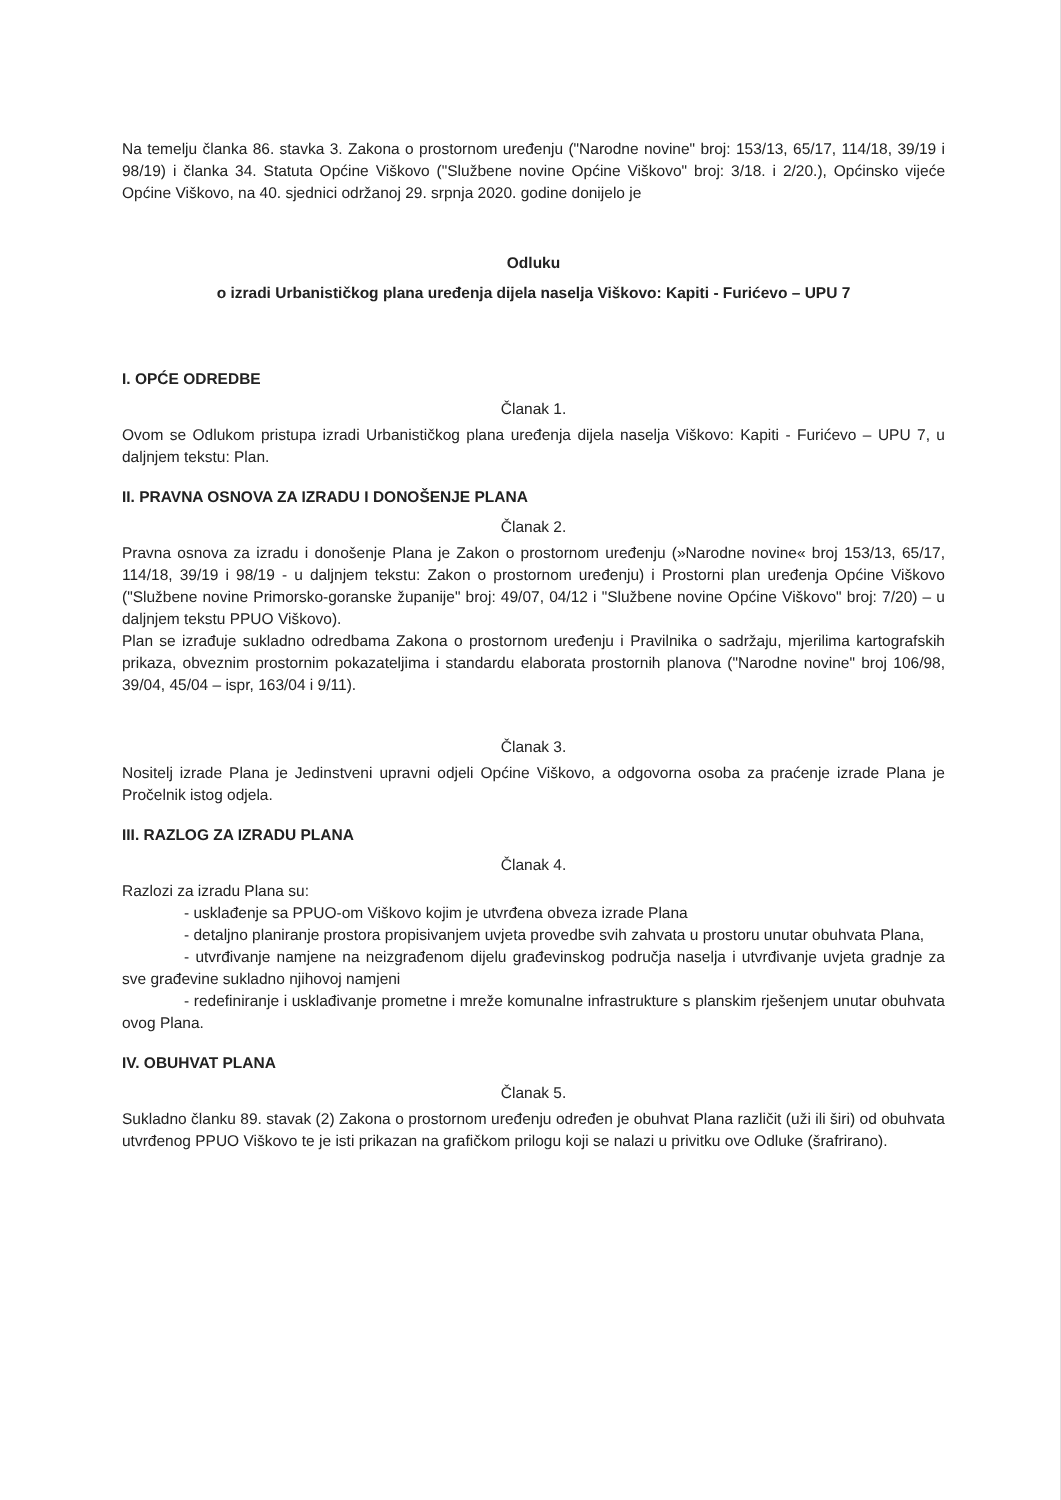Na temelju članka 86. stavka 3. Zakona o prostornom uređenju ("Narodne novine" broj: 153/13, 65/17, 114/18, 39/19 i 98/19) i članka 34. Statuta Općine Viškovo ("Službene novine Općine Viškovo" broj: 3/18. i 2/20.), Općinsko vijeće Općine Viškovo, na 40. sjednici održanoj 29. srpnja 2020. godine donijelo je
Odluku
o izradi Urbanističkog plana uređenja dijela naselja Viškovo: Kapiti - Furićevo – UPU 7
I. OPĆE ODREDBE
Članak 1.
Ovom se Odlukom pristupa izradi Urbanističkog plana uređenja dijela naselja Viškovo: Kapiti - Furićevo – UPU 7, u daljnjem tekstu: Plan.
II. PRAVNA OSNOVA ZA IZRADU I DONOŠENJE PLANA
Članak 2.
Pravna osnova za izradu i donošenje Plana je Zakon o prostornom uređenju (»Narodne novine« broj 153/13, 65/17, 114/18, 39/19 i 98/19 - u daljnjem tekstu: Zakon o prostornom uređenju) i Prostorni plan uređenja Općine Viškovo ("Službene novine Primorsko-goranske županije" broj: 49/07, 04/12 i "Službene novine Općine Viškovo" broj: 7/20) – u daljnjem tekstu PPUO Viškovo).
Plan se izrađuje sukladno odredbama Zakona o prostornom uređenju i Pravilnika o sadržaju, mjerilima kartografskih prikaza, obveznim prostornim pokazateljima i standardu elaborata prostornih planova ("Narodne novine" broj 106/98, 39/04, 45/04 – ispr, 163/04 i 9/11).
Članak 3.
Nositelj izrade Plana je Jedinstveni upravni odjeli Općine Viškovo, a odgovorna osoba za praćenje izrade Plana je Pročelnik istog odjela.
III. RAZLOG ZA IZRADU PLANA
Članak 4.
Razlozi za izradu Plana su:
- usklađenje sa PPUO-om Viškovo kojim je utvrđena obveza izrade Plana
- detaljno planiranje prostora propisivanjem uvjeta provedbe svih zahvata u prostoru unutar obuhvata Plana,
- utvrđivanje namjene na neizgrađenom dijelu građevinskog područja naselja i utvrđivanje uvjeta gradnje za sve građevine sukladno njihovoj namjeni
- redefiniranje i usklađivanje prometne i mreže komunalne infrastrukture s planskim rješenjem unutar obuhvata ovog Plana.
IV. OBUHVAT PLANA
Članak 5.
Sukladno članku 89. stavak (2) Zakona o prostornom uređenju određen je obuhvat Plana različit (uži ili širi) od obuhvata utvrđenog PPUO Viškovo te je isti prikazan na grafičkom prilogu koji se nalazi u privitku ove Odluke (šrafrirano).